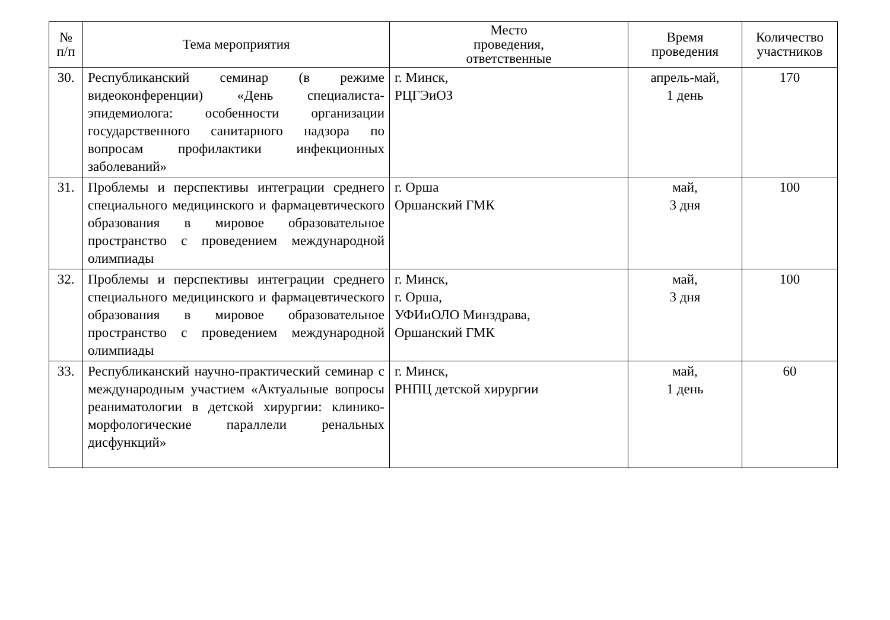| № п/п | Тема мероприятия | Место проведения, ответственные | Время проведения | Количество участников |
| --- | --- | --- | --- | --- |
| 30. | Республиканский семинар (в режиме видеоконференции) «День специалиста-эпидемиолога: особенности организации государственного санитарного надзора по вопросам профилактики инфекционных заболеваний» | г. Минск, РЦГЭиОЗ | апрель-май, 1 день | 170 |
| 31. | Проблемы и перспективы интеграции среднего специального медицинского и фармацевтического образования в мировое образовательное пространство с проведением международной олимпиады | г. Орша Оршанский ГМК | май, 3 дня | 100 |
| 32. | Проблемы и перспективы интеграции среднего специального медицинского и фармацевтического образования в мировое образовательное пространство с проведением международной олимпиады | г. Минск, г. Орша, УФИиОЛО Минздрава, Оршанский ГМК | май, 3 дня | 100 |
| 33. | Республиканский научно-практический семинар с международным участием «Актуальные вопросы реаниматологии в детской хирургии: клинико-морфологические параллели ренальных дисфункций» | г. Минск, РНПЦ детской хирургии | май, 1 день | 60 |